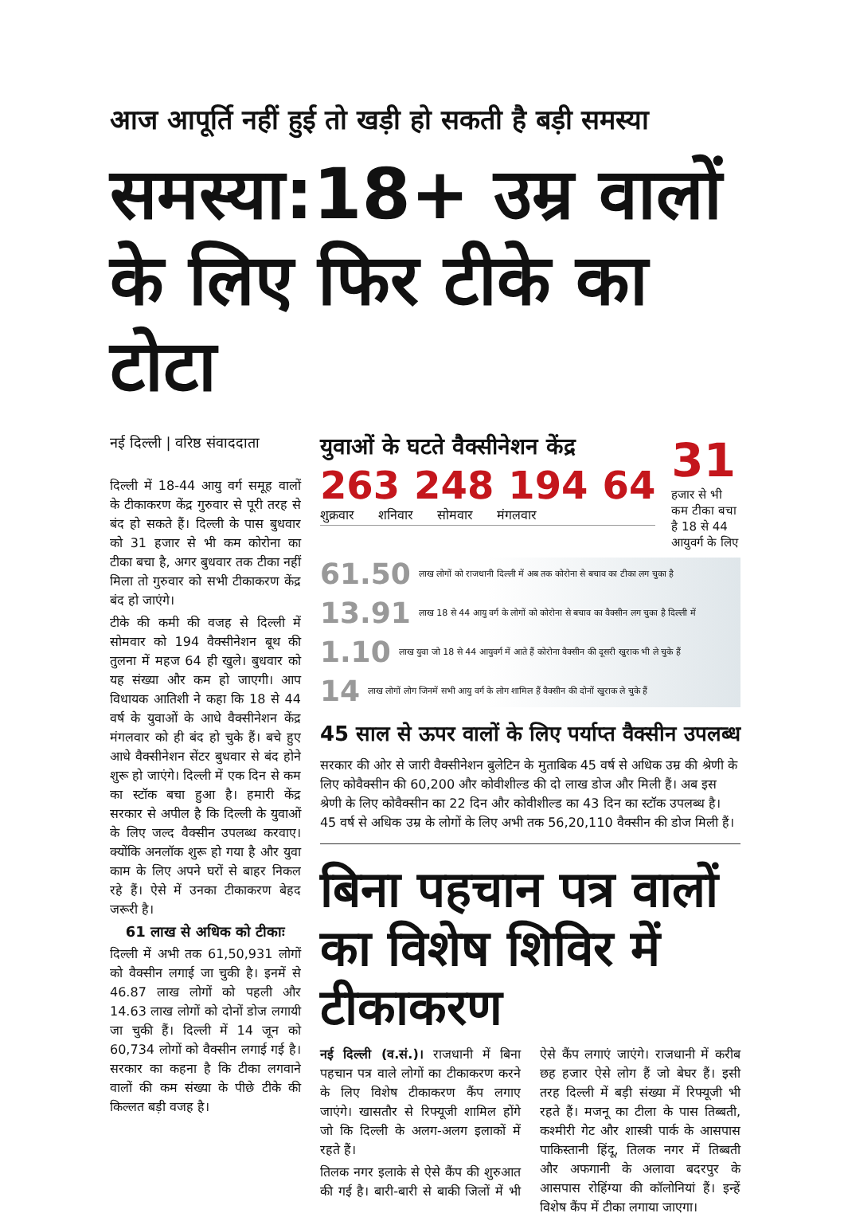आज आपूर्ति नहीं हुई तो खड़ी हो सकती है बड़ी समस्या
समस्या:18+ उम्र वालों के लिए फिर टीके का टोटा
नई दिल्ली | वरिष्ठ संवाददाता
दिल्ली में 18-44 आयु वर्ग समूह वालों के टीकाकरण केंद्र गुरुवार से पूरी तरह से बंद हो सकते हैं। दिल्ली के पास बुधवार को 31 हजार से भी कम कोरोना का टीका बचा है, अगर बुधवार तक टीका नहीं मिला तो गुरुवार को सभी टीकाकरण केंद्र बंद हो जाएंगे।
टीके की कमी की वजह से दिल्ली में सोमवार को 194 वैक्सीनेशन बूथ की तुलना में महज 64 ही खुले। बुधवार को यह संख्या और कम हो जाएगी। आप विधायक आतिशी ने कहा कि 18 से 44 वर्ष के युवाओं के आधे वैक्सीनेशन केंद्र मंगलवार को ही बंद हो चुके हैं। बचे हुए आधे वैक्सीनेशन सेंटर बुधवार से बंद होने शुरू हो जाएंगे। दिल्ली में एक दिन से कम का स्टॉक बचा हुआ है। हमारी केंद्र सरकार से अपील है कि दिल्ली के युवाओं के लिए जल्द वैक्सीन उपलब्ध करवाए। क्योंकि अनलॉक शुरू हो गया है और युवा काम के लिए अपने घरों से बाहर निकल रहे हैं। ऐसे में उनका टीकाकरण बेहद जरूरी है।
61 लाख से अधिक को टीकाः
दिल्ली में अभी तक 61,50,931 लोगों को वैक्सीन लगाई जा चुकी है। इनमें से 46.87 लाख लोगों को पहली और 14.63 लाख लोगों को दोनों डोज लगायी जा चुकी हैं। दिल्ली में 14 जून को 60,734 लोगों को वैक्सीन लगाई गई है। सरकार का कहना है कि टीका लगवाने वालों की कम संख्या के पीछे टीके की किल्लत बड़ी वजह है।
युवाओं के घटते वैक्सीनेशन केंद्र
263 248 194 64
शुक्रवार शनिवार सोमवार मंगलवार
31 हजार से भी कम टीका बचा है 18 से 44 आयुवर्ग के लिए
61.50 लाख लोगों को राजधानी दिल्ली में अब तक कोरोना से बचाव का टीका लग चुका है
13.91 लाख 18 से 44 आयु वर्ग के लोगों को कोरोना से बचाव का वैक्सीन लग चुका है दिल्ली में
1.10 लाख युवा जो 18 से 44 आयुवर्ग में आते हैं कोरोना वैक्सीन की दूसरी खुराक भी ले चुके हैं
14 लाख लोगों लोग जिनमें सभी आयु वर्ग के लोग शामिल हैं वैक्सीन की दोनों खुराक ले चुके हैं
45 साल से ऊपर वालों के लिए पर्याप्त वैक्सीन उपलब्ध
सरकार की ओर से जारी वैक्सीनेशन बुलेटिन के मुताबिक 45 वर्ष से अधिक उम्र की श्रेणी के लिए कोवैक्सीन की 60,200 और कोवीशील्ड की दो लाख डोज और मिली हैं। अब इस श्रेणी के लिए कोवैक्सीन का 22 दिन और कोवीशील्ड का 43 दिन का स्टॉक उपलब्ध है। 45 वर्ष से अधिक उम्र के लोगों के लिए अभी तक 56,20,110 वैक्सीन की डोज मिली हैं।
बिना पहचान पत्र वालों का विशेष शिविर में टीकाकरण
नई दिल्ली (व.सं.)। राजधानी में बिना पहचान पत्र वाले लोगों का टीकाकरण करने के लिए विशेष टीकाकरण कैंप लगाए जाएंगे। खासतौर से रिफ्यूजी शामिल होंगे जो कि दिल्ली के अलग-अलग इलाकों में रहते हैं।
तिलक नगर इलाके से ऐसे कैंप की शुरुआत की गई है। बारी-बारी से बाकी जिलों में भी ऐसे कैंप लगाएं जाएंगे। राजधानी में करीब छह हजार ऐसे लोग हैं जो बेघर हैं। इसी तरह दिल्ली में बड़ी संख्या में रिफ्यूजी भी रहते हैं। मजनू का टीला के पास तिब्बती, कश्मीरी गेट और शास्त्री पार्क के आसपास पाकिस्तानी हिंदू, तिलक नगर में तिब्बती और अफगानी के अलावा बदरपुर के आसपास रोहिंग्या की कॉलोनियां हैं। इन्हें विशेष कैंप में टीका लगाया जाएगा।